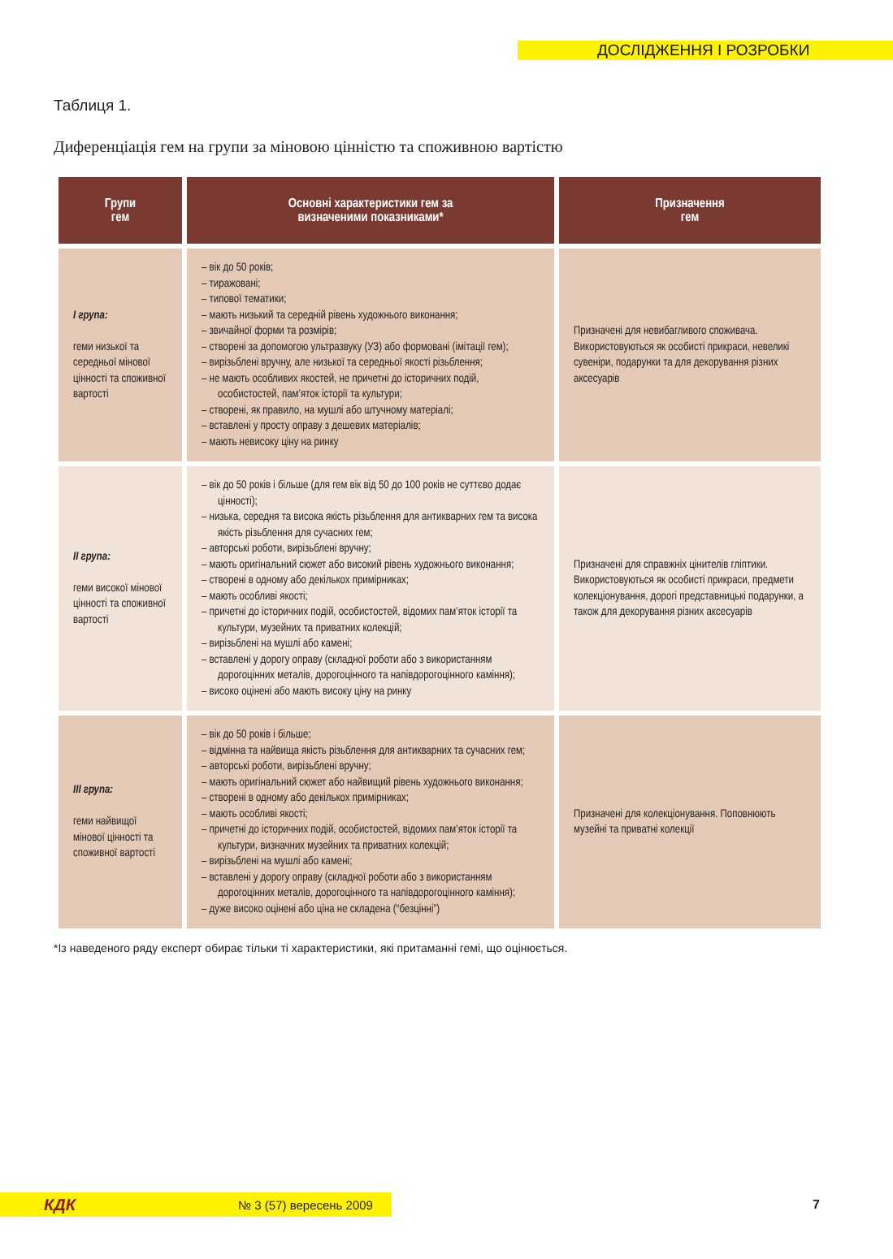ДОСЛІДЖЕННЯ І РОЗРОБКИ
Таблиця 1.
Диференціація гем на групи за міновою цінністю та споживною вартістю
| Групи гем | Основні характеристики гем за визначеними показниками* | Призначення гем |
| --- | --- | --- |
| І група: геми низької та середньої мінової цінності та споживної вартості | – вік до 50 років; – тиражовані; – типової тематики; – мають низький та середній рівень художнього виконання; – звичайної форми та розмірів; – створені за допомогою ультразвуку (УЗ) або формовані (імітації гем); – вирізьблені вручну, але низької та середньої якості різьблення; – не мають особливих якостей, не причетні до історичних подій, особистостей, пам’яток історії та культури; – створені, як правило, на мушлі або штучному матеріалі; – вставлені у просту оправу з дешевих матеріалів; – мають невисоку ціну на ринку | Призначені для невибагливого споживача. Використовуються як особисті прикраси, невеликі сувеніри, подарунки та для декорування різних аксесуарів |
| ІІ група: геми високої мінової цінності та споживної вартості | – вік до 50 років і більше (для гем вік від 50 до 100 років не суттєво додає цінності); – низька, середня та висока якість різьблення для антикварних гем та висока якість різьблення для сучасних гем; – авторські роботи, вирізьблені вручну; – мають оригінальний сюжет або високий рівень художнього виконання; – створені в одному або декількох примірниках; – мають особливі якості; – причетні до історичних подій, особистостей, відомих пам’яток історії та культури, музейних та приватних колекцій; – вирізьблені на мушлі або камені; – вставлені у дорогу оправу (складної роботи або з використанням дорогоцінних металів, дорогоцінного та напівдорогоцінного каміння); – високо оцінені або мають високу ціну на ринку | Призначені для справжніх цінителів гліптики. Використовуються як особисті прикраси, предмети колекціонування, дорогі представницькі подарунки, а також для декорування різних аксесуарів |
| ІІІ група: геми найвищої мінової цінності та споживної вартості | – вік до 50 років і більше; – відмінна та найвища якість різьблення для антикварних та сучасних гем; – авторські роботи, вирізьблені вручну; – мають оригінальний сюжет або найвищий рівень художнього виконання; – створені в одному або декількох примірниках; – мають особливі якості; – причетні до історичних подій, особистостей, відомих пам’яток історії та культури, визначних музейних та приватних колекцій; – вирізьблені на мушлі або камені; – вставлені у дорогу оправу (складної роботи або з використанням дорогоцінних металів, дорогоцінного та напівдорогоцінного каміння); – дуже високо оцінені або ціна не складена (“безцінні”) | Призначені для колекціонування. Поповнюють музейні та приватні колекції |
*Із наведеного ряду експерт обирає тільки ті характеристики, які притаманні гемі, що оцінюється.
КДК № 3 (57) вересень 2009 7